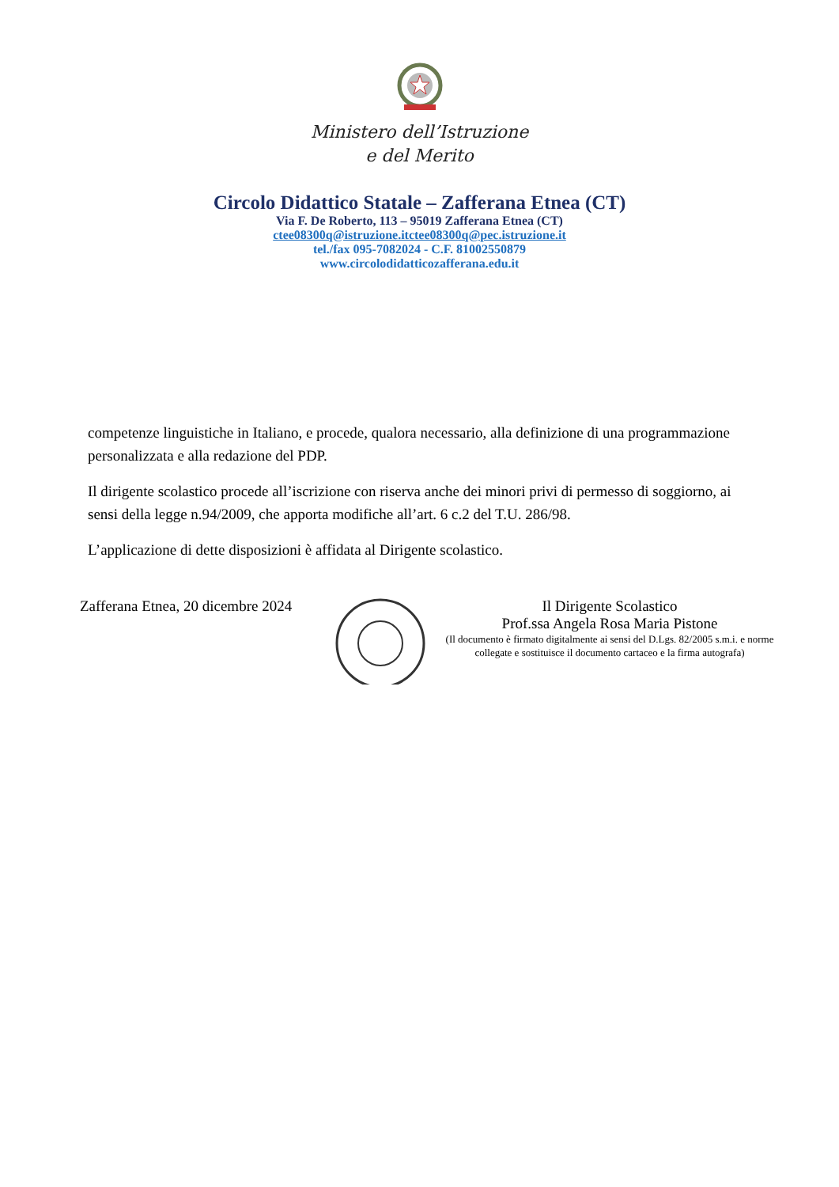Ministero dell’Istruzione
e del Merito
Circolo Didattico Statale – Zafferana Etnea (CT)
Via F. De Roberto, 113 – 95019 Zafferana Etnea (CT)
ctee08300q@istruzione.itctee08300q@pec.istruzione.it
tel./fax 095-7082024 - C.F. 81002550879
www.circolodidatticozafferana.edu.it
competenze linguistiche in Italiano, e procede, qualora necessario, alla definizione di una programmazione personalizzata e alla redazione del PDP.
Il dirigente scolastico procede all’iscrizione con riserva anche dei minori privi di permesso di soggiorno, ai sensi della legge n.94/2009, che apporta modifiche all’art. 6 c.2 del T.U. 286/98.
L’applicazione di dette disposizioni è affidata al Dirigente scolastico.
Zafferana Etnea, 20 dicembre 2024
Il Dirigente Scolastico
Prof.ssa Angela Rosa Maria Pistone
(Il documento è firmato digitalmente ai sensi del D.Lgs. 82/2005 s.m.i. e norme collegate e sostituisce il documento cartaceo e la firma autografa)